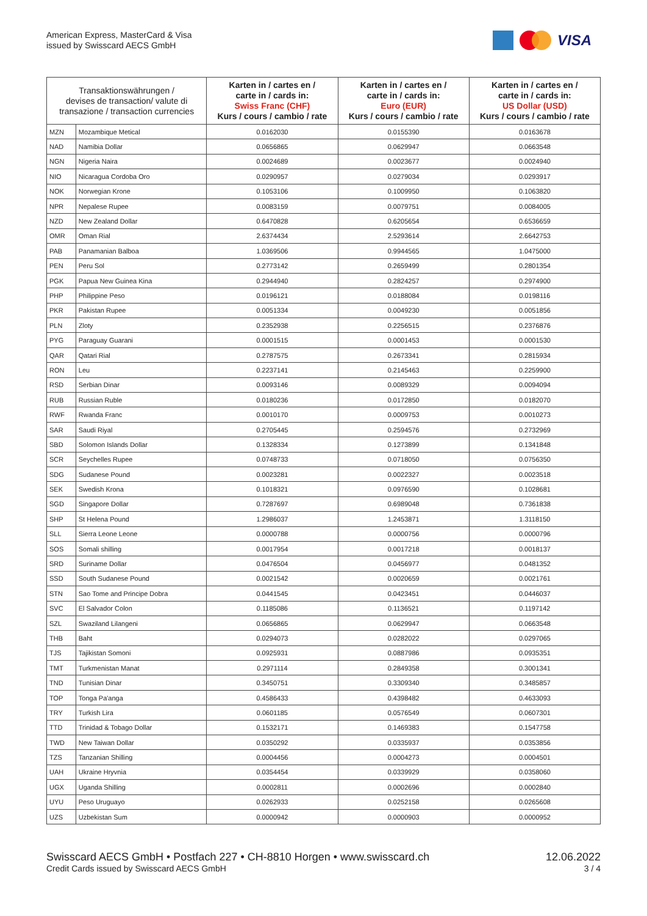American Express, MasterCard & Visa
issued by Swisscard AECS GmbH
VISA
| Transaktionswährungen / devises de transaction/ valute di transazione / transaction currencies | | Karten in / cartes en / carte in / cards in: Swiss Franc (CHF) Kurs / cours / cambio / rate | Karten in / cartes en / carte in / cards in: Euro (EUR) Kurs / cours / cambio / rate | Karten in / cartes en / carte in / cards in: US Dollar (USD) Kurs / cours / cambio / rate |
| --- | --- | --- | --- | --- |
| MZN | Mozambique Metical | 0.0162030 | 0.0155390 | 0.0163678 |
| NAD | Namibia Dollar | 0.0656865 | 0.0629947 | 0.0663548 |
| NGN | Nigeria Naira | 0.0024689 | 0.0023677 | 0.0024940 |
| NIO | Nicaragua Cordoba Oro | 0.0290957 | 0.0279034 | 0.0293917 |
| NOK | Norwegian Krone | 0.1053106 | 0.1009950 | 0.1063820 |
| NPR | Nepalese Rupee | 0.0083159 | 0.0079751 | 0.0084005 |
| NZD | New Zealand Dollar | 0.6470828 | 0.6205654 | 0.6536659 |
| OMR | Oman Rial | 2.6374434 | 2.5293614 | 2.6642753 |
| PAB | Panamanian Balboa | 1.0369506 | 0.9944565 | 1.0475000 |
| PEN | Peru Sol | 0.2773142 | 0.2659499 | 0.2801354 |
| PGK | Papua New Guinea Kina | 0.2944940 | 0.2824257 | 0.2974900 |
| PHP | Philippine Peso | 0.0196121 | 0.0188084 | 0.0198116 |
| PKR | Pakistan Rupee | 0.0051334 | 0.0049230 | 0.0051856 |
| PLN | Zloty | 0.2352938 | 0.2256515 | 0.2376876 |
| PYG | Paraguay Guarani | 0.0001515 | 0.0001453 | 0.0001530 |
| QAR | Qatari Rial | 0.2787575 | 0.2673341 | 0.2815934 |
| RON | Leu | 0.2237141 | 0.2145463 | 0.2259900 |
| RSD | Serbian Dinar | 0.0093146 | 0.0089329 | 0.0094094 |
| RUB | Russian Ruble | 0.0180236 | 0.0172850 | 0.0182070 |
| RWF | Rwanda Franc | 0.0010170 | 0.0009753 | 0.0010273 |
| SAR | Saudi Riyal | 0.2705445 | 0.2594576 | 0.2732969 |
| SBD | Solomon Islands Dollar | 0.1328334 | 0.1273899 | 0.1341848 |
| SCR | Seychelles Rupee | 0.0748733 | 0.0718050 | 0.0756350 |
| SDG | Sudanese Pound | 0.0023281 | 0.0022327 | 0.0023518 |
| SEK | Swedish Krona | 0.1018321 | 0.0976590 | 0.1028681 |
| SGD | Singapore Dollar | 0.7287697 | 0.6989048 | 0.7361838 |
| SHP | St Helena Pound | 1.2986037 | 1.2453871 | 1.3118150 |
| SLL | Sierra Leone Leone | 0.0000788 | 0.0000756 | 0.0000796 |
| SOS | Somali shilling | 0.0017954 | 0.0017218 | 0.0018137 |
| SRD | Suriname Dollar | 0.0476504 | 0.0456977 | 0.0481352 |
| SSD | South Sudanese Pound | 0.0021542 | 0.0020659 | 0.0021761 |
| STN | Sao Tome and Principe Dobra | 0.0441545 | 0.0423451 | 0.0446037 |
| SVC | El Salvador Colon | 0.1185086 | 0.1136521 | 0.1197142 |
| SZL | Swaziland Lilangeni | 0.0656865 | 0.0629947 | 0.0663548 |
| THB | Baht | 0.0294073 | 0.0282022 | 0.0297065 |
| TJS | Tajikistan Somoni | 0.0925931 | 0.0887986 | 0.0935351 |
| TMT | Turkmenistan Manat | 0.2971114 | 0.2849358 | 0.3001341 |
| TND | Tunisian Dinar | 0.3450751 | 0.3309340 | 0.3485857 |
| TOP | Tonga Pa'anga | 0.4586433 | 0.4398482 | 0.4633093 |
| TRY | Turkish Lira | 0.0601185 | 0.0576549 | 0.0607301 |
| TTD | Trinidad & Tobago Dollar | 0.1532171 | 0.1469383 | 0.1547758 |
| TWD | New Taiwan Dollar | 0.0350292 | 0.0335937 | 0.0353856 |
| TZS | Tanzanian Shilling | 0.0004456 | 0.0004273 | 0.0004501 |
| UAH | Ukraine Hryvnia | 0.0354454 | 0.0339929 | 0.0358060 |
| UGX | Uganda Shilling | 0.0002811 | 0.0002696 | 0.0002840 |
| UYU | Peso Uruguayo | 0.0262933 | 0.0252158 | 0.0265608 |
| UZS | Uzbekistan Sum | 0.0000942 | 0.0000903 | 0.0000952 |
Swisscard AECS GmbH • Postfach 227 • CH-8810 Horgen • www.swisscard.ch
Credit Cards issued by Swisscard AECS GmbH
12.06.2022
3 / 4